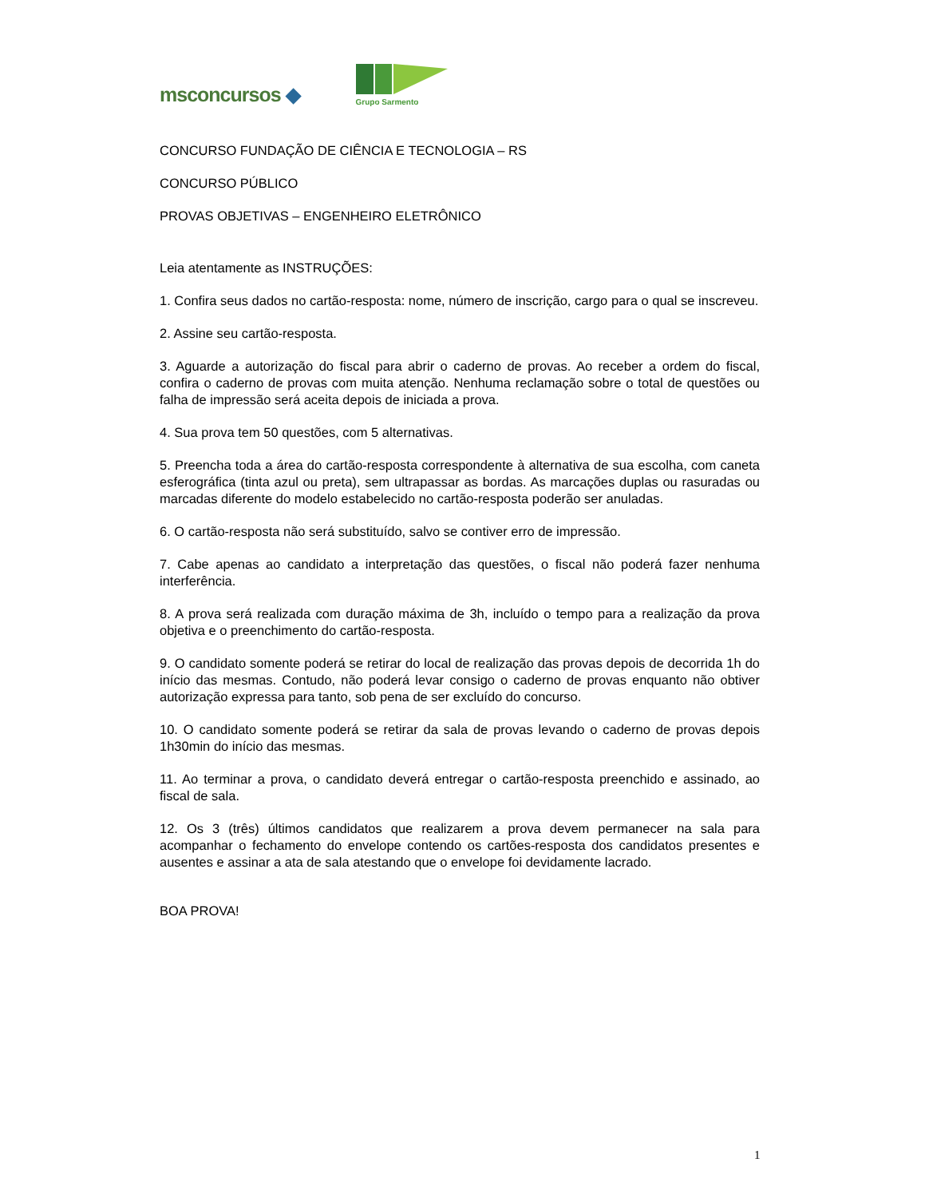msconcursos ◆
Grupo Sarmento
CONCURSO FUNDAÇÃO DE CIÊNCIA E TECNOLOGIA – RS
CONCURSO PÚBLICO
PROVAS OBJETIVAS – ENGENHEIRO ELETRÔNICO
Leia atentamente as INSTRUÇÕES:
1. Confira seus dados no cartão-resposta: nome, número de inscrição, cargo para o qual se inscreveu.
2. Assine seu cartão-resposta.
3. Aguarde a autorização do fiscal para abrir o caderno de provas. Ao receber a ordem do fiscal, confira o caderno de provas com muita atenção. Nenhuma reclamação sobre o total de questões ou falha de impressão será aceita depois de iniciada a prova.
4. Sua prova tem 50 questões, com 5 alternativas.
5. Preencha toda a área do cartão-resposta correspondente à alternativa de sua escolha, com caneta esferográfica (tinta azul ou preta), sem ultrapassar as bordas. As marcações duplas ou rasuradas ou marcadas diferente do modelo estabelecido no cartão-resposta poderão ser anuladas.
6. O cartão-resposta não será substituído, salvo se contiver erro de impressão.
7. Cabe apenas ao candidato a interpretação das questões, o fiscal não poderá fazer nenhuma interferência.
8. A prova será realizada com duração máxima de 3h, incluído o tempo para a realização da prova objetiva e o preenchimento do cartão-resposta.
9. O candidato somente poderá se retirar do local de realização das provas depois de decorrida 1h do início das mesmas. Contudo, não poderá levar consigo o caderno de provas enquanto não obtiver autorização expressa para tanto, sob pena de ser excluído do concurso.
10. O candidato somente poderá se retirar da sala de provas levando o caderno de provas depois 1h30min do início das mesmas.
11. Ao terminar a prova, o candidato deverá entregar o cartão-resposta preenchido e assinado, ao fiscal de sala.
12. Os 3 (três) últimos candidatos que realizarem a prova devem permanecer na sala para acompanhar o fechamento do envelope contendo os cartões-resposta dos candidatos presentes e ausentes e assinar a ata de sala atestando que o envelope foi devidamente lacrado.
BOA PROVA!
1